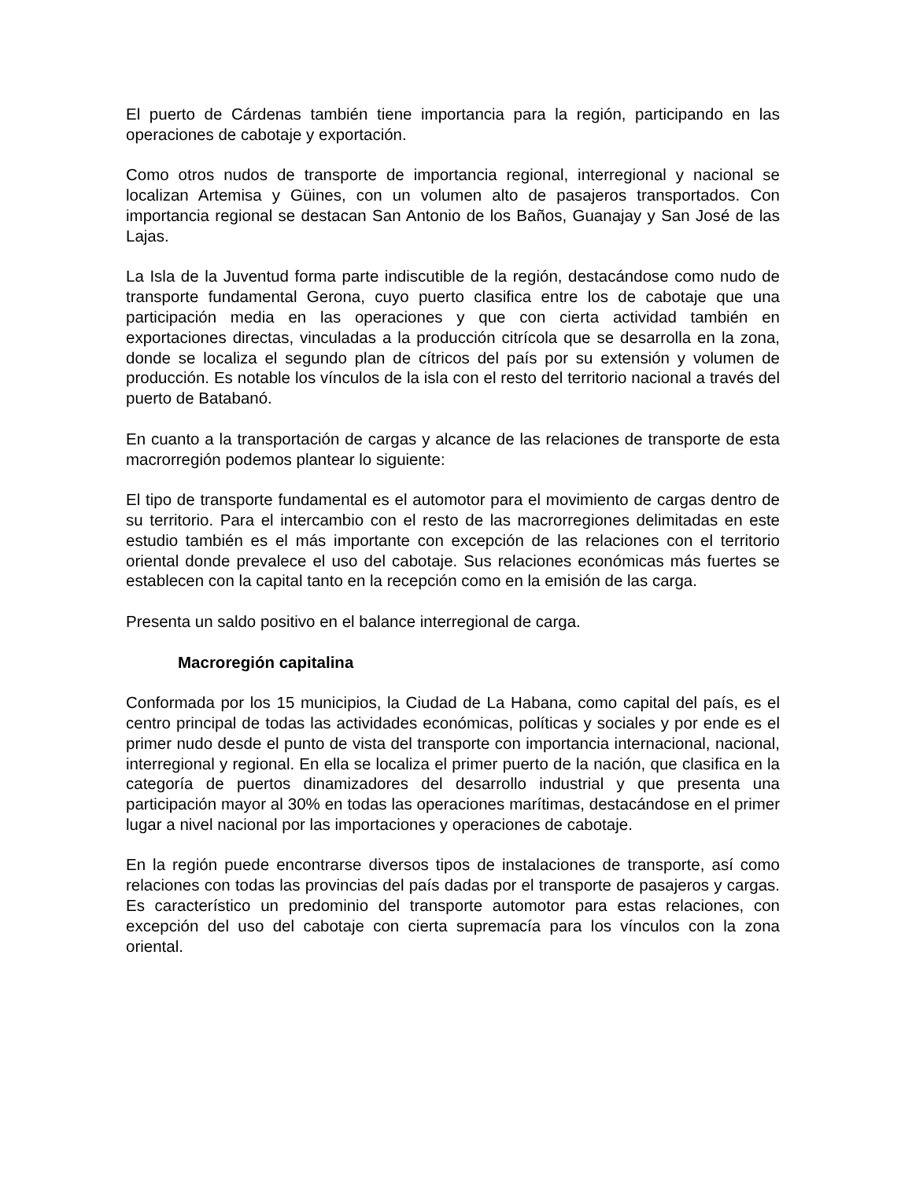El puerto de Cárdenas también tiene importancia para la región, participando en las operaciones de cabotaje y exportación.
Como otros nudos de transporte de importancia regional, interregional y nacional se localizan Artemisa y Güines, con un volumen alto de pasajeros transportados. Con importancia regional se destacan San Antonio de los Baños, Guanajay y San José de las Lajas.
La Isla de la Juventud forma parte indiscutible de la región, destacándose como nudo de transporte fundamental Gerona, cuyo puerto clasifica entre los de cabotaje que una participación media en las operaciones y que con cierta actividad también en exportaciones directas, vinculadas a la producción citrícola que se desarrolla en la zona, donde se localiza el segundo plan de cítricos del país por su extensión y volumen de producción. Es notable los vínculos de la isla con el resto del territorio nacional a través del puerto de Batabanó.
En cuanto a la transportación de cargas y alcance de las relaciones de transporte de esta macrorregión podemos plantear lo siguiente:
El tipo de transporte fundamental es el automotor para el movimiento de cargas dentro de su territorio. Para el intercambio con el resto de las macrorregiones delimitadas en este estudio también es el más importante con excepción de las relaciones con el territorio oriental donde prevalece el uso del cabotaje. Sus relaciones económicas más fuertes se establecen con la capital tanto en la recepción como en la emisión de las carga.
Presenta un saldo positivo en el balance interregional de carga.
Macroregión capitalina
Conformada por los 15 municipios, la Ciudad de La Habana, como capital del país, es el centro principal de todas las actividades económicas, políticas y sociales y por ende es el primer nudo desde el punto de vista del transporte con importancia internacional, nacional, interregional y regional. En ella se localiza el primer puerto de la nación, que clasifica en la categoría de puertos dinamizadores del desarrollo industrial y que presenta una participación mayor al 30% en todas las operaciones marítimas, destacándose en el primer lugar a nivel nacional por las importaciones y operaciones de cabotaje.
En la región puede encontrarse diversos tipos de instalaciones de transporte, así como relaciones con todas las provincias del país dadas por el transporte de pasajeros y cargas. Es característico un predominio del transporte automotor para estas relaciones, con excepción del uso del cabotaje con cierta supremacía para los vínculos con la zona oriental.